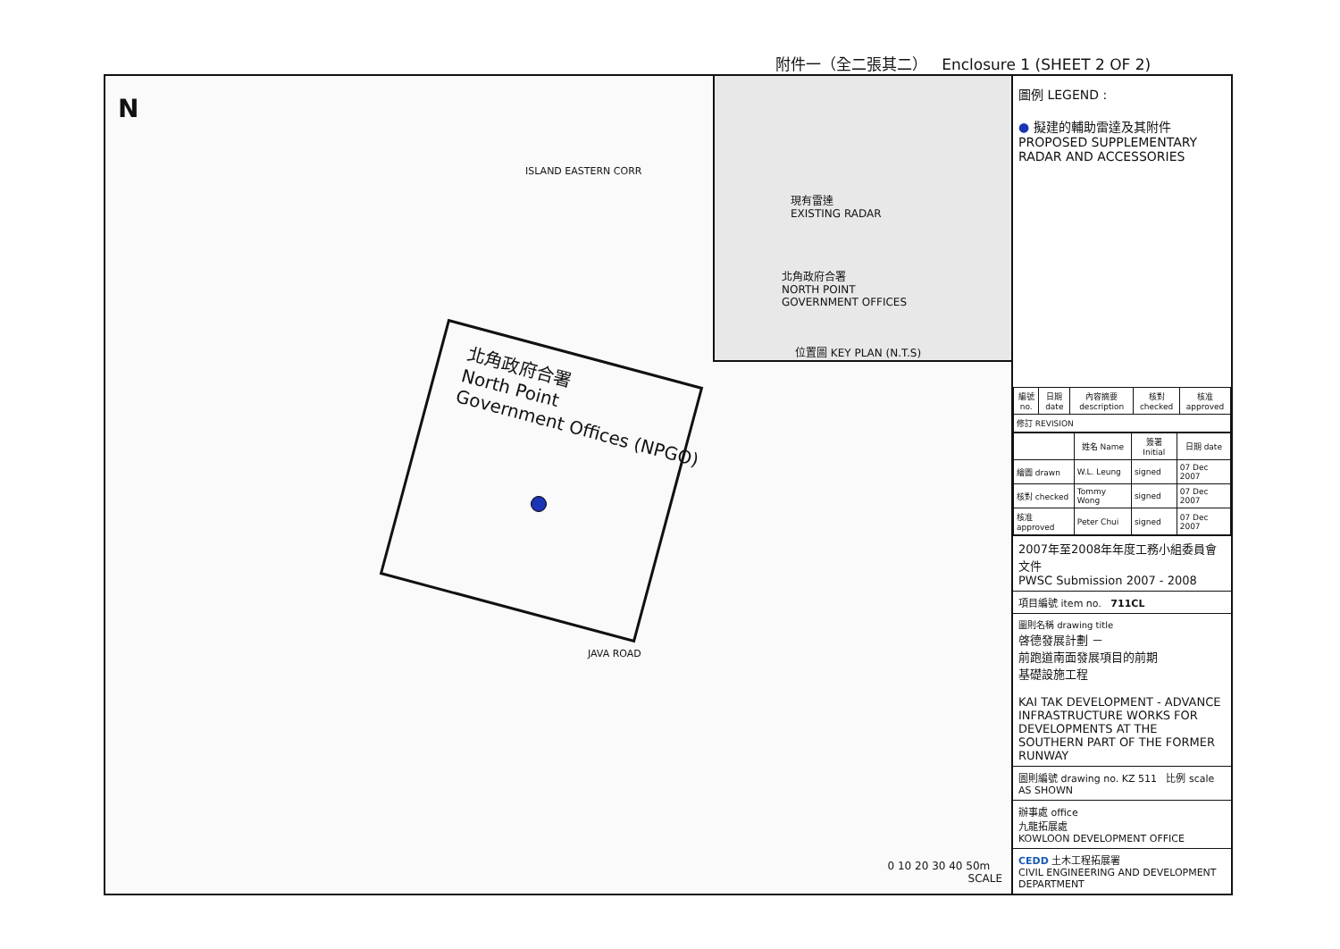附件一（全二張其二） Enclosure 1 (SHEET 2 OF 2)
N
ISLAND EASTERN CORR
JAVA ROAD
北角政府合署
North Point
Government Offices (NPGO)
現有雷達
EXISTING RADAR
北角政府合署
NORTH POINT
GOVERNMENT OFFICES
位置圖 KEY PLAN (N.T.S)
0 10 20 30 40 50m
SCALE
圖例 LEGEND :
● 擬建的輔助雷達及其附件
PROPOSED SUPPLEMENTARY
RADAR AND ACCESSORIES
| 編號 no. | 日期 date | 內容摘要 description | 核對 checked | 核准 approved |
| --- | --- | --- | --- | --- |
| 修訂 REVISION | | | | |
| | 姓名 Name | 簽署 Initial | 日期 date |
| --- | --- | --- | --- |
| 繪圖 drawn | W.L. Leung | signed | 07 Dec 2007 |
| 核對 checked | Tommy Wong | signed | 07 Dec 2007 |
| 核准 approved | Peter Chui | signed | 07 Dec 2007 |
2007年至2008年年度工務小組委員會文件
PWSC Submission 2007 - 2008
項目編號 item no. 711CL
圖則名稱 drawing title
啓德發展計劃 －
前跑道南面發展項目的前期
基礎設施工程
KAI TAK DEVELOPMENT - ADVANCE INFRASTRUCTURE WORKS FOR DEVELOPMENTS AT THE SOUTHERN PART OF THE FORMER RUNWAY
圖則編號 drawing no. KZ 511 比例 scale AS SHOWN
辦事處 office
九龍拓展處
KOWLOON DEVELOPMENT OFFICE
CEDD 土木工程拓展署
CIVIL ENGINEERING AND DEVELOPMENT DEPARTMENT